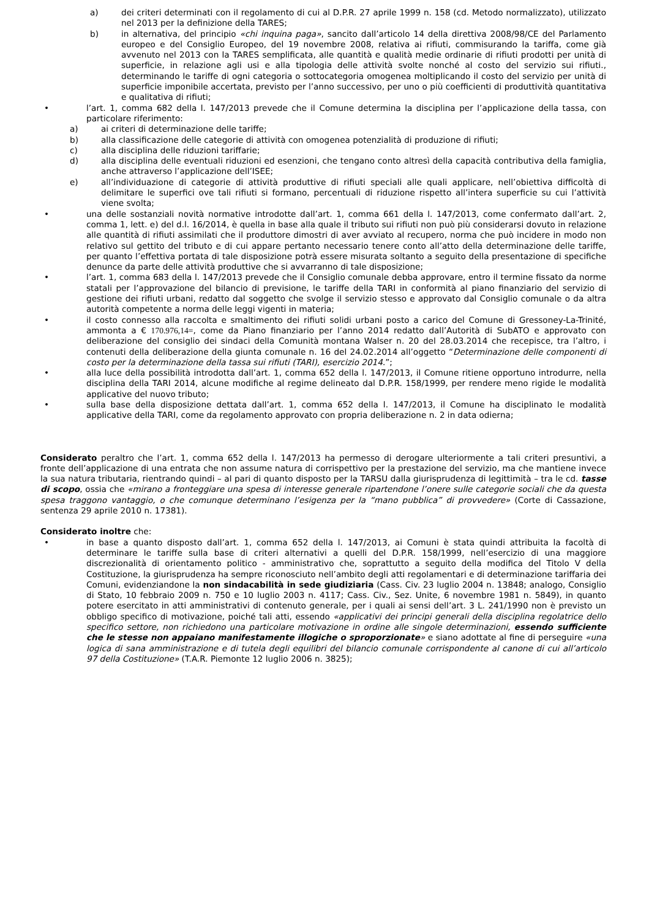a) dei criteri determinati con il regolamento di cui al D.P.R. 27 aprile 1999 n. 158 (cd. Metodo normalizzato), utilizzato nel 2013 per la definizione della TARES;
b) in alternativa, del principio «chi inquina paga», sancito dall’articolo 14 della direttiva 2008/98/CE del Parlamento europeo e del Consiglio Europeo, del 19 novembre 2008, relativa ai rifiuti, commisurando la tariffa, come già avvenuto nel 2013 con la TARES semplificata, alle quantità e qualità medie ordinarie di rifiuti prodotti per unità di superficie, in relazione agli usi e alla tipologia delle attività svolte nonché al costo del servizio sui rifiuti., determinando le tariffe di ogni categoria o sottocategoria omogenea moltiplicando il costo del servizio per unità di superficie imponibile accertata, previsto per l’anno successivo, per uno o più coefficienti di produttività quantitativa e qualitativa di rifiuti;
• l’art. 1, comma 682 della l. 147/2013 prevede che il Comune determina la disciplina per l’applicazione della tassa, con particolare riferimento:
a) ai criteri di determinazione delle tariffe;
b) alla classificazione delle categorie di attività con omogenea potenzialità di produzione di rifiuti;
c) alla disciplina delle riduzioni tariffarie;
d) alla disciplina delle eventuali riduzioni ed esenzioni, che tengano conto altresì della capacità contributiva della famiglia, anche attraverso l’applicazione dell’ISEE;
e) all’individuazione di categorie di attività produttive di rifiuti speciali alle quali applicare, nell’obiettiva difficoltà di delimitare le superfici ove tali rifiuti si formano, percentuali di riduzione rispetto all’intera superficie su cui l’attività viene svolta;
• una delle sostanziali novità normative introdotte dall’art. 1, comma 661 della l. 147/2013, come confermato dall’art. 2, comma 1, lett. e) del d.l. 16/2014, è quella in base alla quale il tributo sui rifiuti non può più considerarsi dovuto in relazione alle quantità di rifiuti assimilati che il produttore dimostri di aver avviato al recupero, norma che può incidere in modo non relativo sul gettito del tributo e di cui appare pertanto necessario tenere conto all’atto della determinazione delle tariffe, per quanto l’effettiva portata di tale disposizione potrà essere misurata soltanto a seguito della presentazione di specifiche denunce da parte delle attività produttive che si avvarranno di tale disposizione;
• l’art. 1, comma 683 della l. 147/2013 prevede che il Consiglio comunale debba approvare, entro il termine fissato da norme statali per l’approvazione del bilancio di previsione, le tariffe della TARI in conformità al piano finanziario del servizio di gestione dei rifiuti urbani, redatto dal soggetto che svolge il servizio stesso e approvato dal Consiglio comunale o da altra autorità competente a norma delle leggi vigenti in materia;
• il costo connesso alla raccolta e smaltimento dei rifiuti solidi urbani posto a carico del Comune di Gressoney-La-Trinité, ammonta a € 170.976,14=, come da Piano finanziario per l’anno 2014 redatto dall’Autorità di SubATO e approvato con deliberazione del consiglio dei sindaci della Comunità montana Walser n. 20 del 28.03.2014 che recepisce, tra l’altro, i contenuti della deliberazione della giunta comunale n. 16 del 24.02.2014 all’oggetto “Determinazione delle componenti di costo per la determinazione della tassa sui rifiuti (TARI), esercizio 2014.”;
• alla luce della possibilità introdotta dall’art. 1, comma 652 della l. 147/2013, il Comune ritiene opportuno introdurre, nella disciplina della TARI 2014, alcune modifiche al regime delineato dal D.P.R. 158/1999, per rendere meno rigide le modalità applicative del nuovo tributo;
• sulla base della disposizione dettata dall’art. 1, comma 652 della l. 147/2013, il Comune ha disciplinato le modalità applicative della TARI, come da regolamento approvato con propria deliberazione n. 2 in data odierna;
Considerato peraltro che l’art. 1, comma 652 della l. 147/2013 ha permesso di derogare ulteriormente a tali criteri presuntivi, a fronte dell’applicazione di una entrata che non assume natura di corrispettivo per la prestazione del servizio, ma che mantiene invece la sua natura tributaria, rientrando quindi – al pari di quanto disposto per la TARSU dalla giurisprudenza di legittimità – tra le cd. tasse di scopo, ossia che «mirano a fronteggiare una spesa di interesse generale ripartendone l’onere sulle categorie sociali che da questa spesa traggono vantaggio, o che comunque determinano l’esigenza per la “mano pubblica” di provvedere» (Corte di Cassazione, sentenza 29 aprile 2010 n. 17381).
Considerato inoltre che:
• in base a quanto disposto dall’art. 1, comma 652 della l. 147/2013, ai Comuni è stata quindi attribuita la facoltà di determinare le tariffe sulla base di criteri alternativi a quelli del D.P.R. 158/1999, nell’esercizio di una maggiore discrezionalità di orientamento politico - amministrativo che, soprattutto a seguito della modifica del Titolo V della Costituzione, la giurisprudenza ha sempre riconosciuto nell’ambito degli atti regolamentari e di determinazione tariffaria dei Comuni, evidenziandone la non sindacabilità in sede giudiziaria (Cass. Civ. 23 luglio 2004 n. 13848; analogo, Consiglio di Stato, 10 febbraio 2009 n. 750 e 10 luglio 2003 n. 4117; Cass. Civ., Sez. Unite, 6 novembre 1981 n. 5849), in quanto potere esercitato in atti amministrativi di contenuto generale, per i quali ai sensi dell’art. 3 L. 241/1990 non è previsto un obbligo specifico di motivazione, poiché tali atti, essendo «applicativi dei principi generali della disciplina regolatrice dello specifico settore, non richiedono una particolare motivazione in ordine alle singole determinazioni, essendo sufficiente che le stesse non appaiano manifestamente illogiche o sproporzionate» e siano adottate al fine di perseguire «una logica di sana amministrazione e di tutela degli equilibri del bilancio comunale corrispondente al canone di cui all’articolo 97 della Costituzione» (T.A.R. Piemonte 12 luglio 2006 n. 3825);